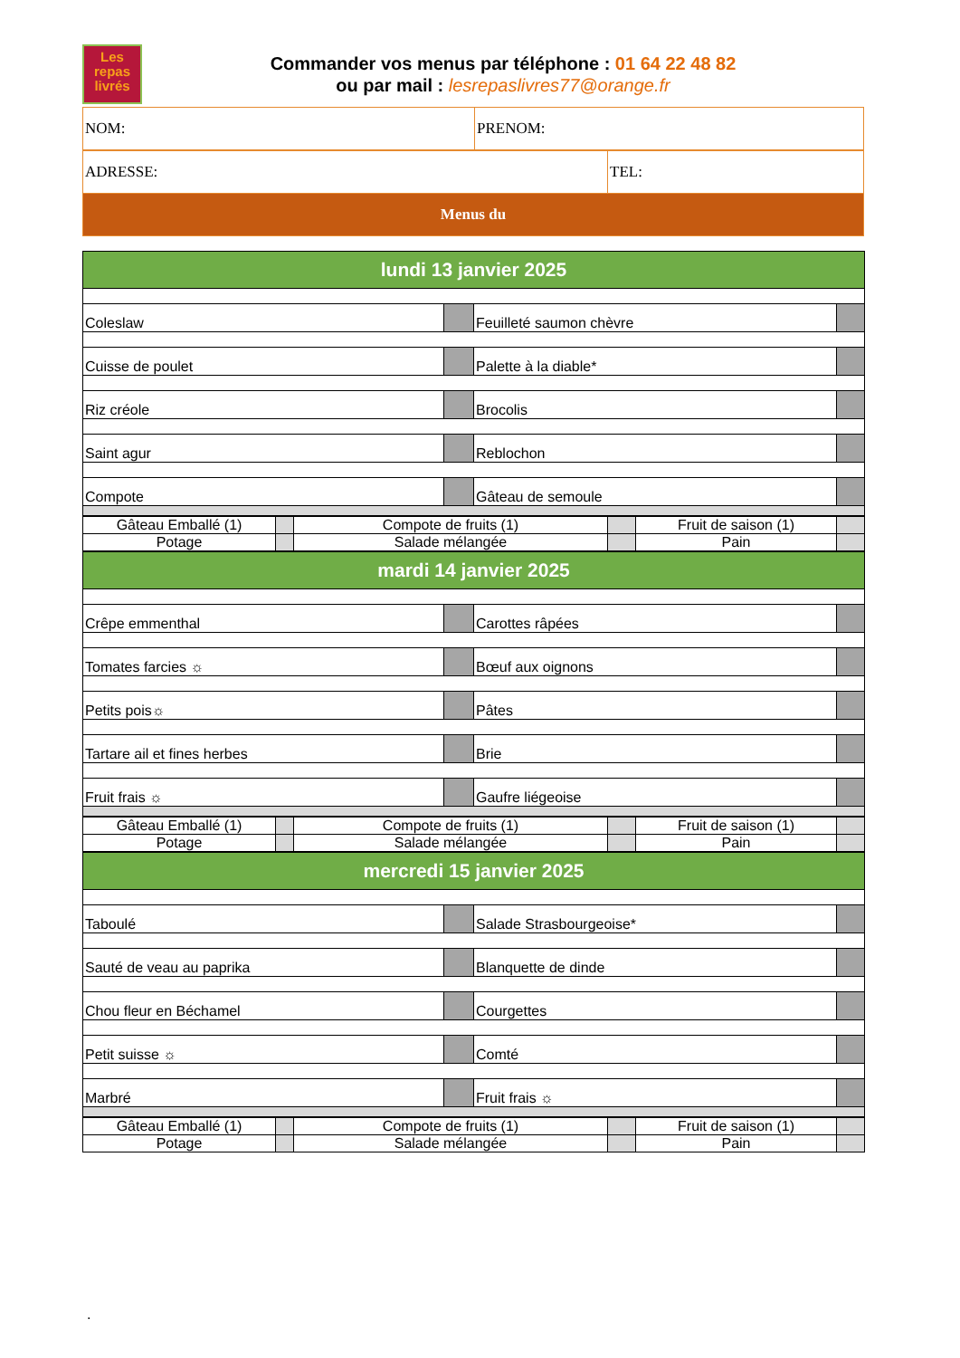Les
repas
livrés
Commander vos menus par téléphone : 01 64 22 48 82
ou par mail : lesrepaslivres77@orange.fr
| NOM: | PRENOM: |
| ADRESSE: | TEL: |
| Menus du | |
| lundi 13 janvier 2025 | | | |
| Coleslaw | | Feuilleté saumon chèvre | |
| Cuisse de poulet | | Palette à la diable* | |
| Riz créole | | Brocolis | |
| Saint agur | | Reblochon | |
| Compote | | Gâteau de semoule | |
| Gâteau Emballé (1) | | Compote de fruits (1) | | Fruit de saison (1) | |
| Potage | | Salade mélangée | | Pain | |
| mardi 14 janvier 2025 | | | |
| Crêpe emmenthal | | Carottes râpées | |
| Tomates farcies ☼ | | Bœuf aux oignons | |
| Petits pois☼ | | Pâtes | |
| Tartare ail et fines herbes | | Brie | |
| Fruit frais ☼ | | Gaufre liégeoise | |
| Gâteau Emballé (1) | | Compote de fruits (1) | | Fruit de saison (1) | |
| Potage | | Salade mélangée | | Pain | |
| mercredi 15 janvier 2025 | | | |
| Taboulé | | Salade Strasbourgeoise* | |
| Sauté de veau au paprika | | Blanquette de dinde | |
| Chou fleur en Béchamel | | Courgettes | |
| Petit suisse ☼ | | Comté | |
| Marbré | | Fruit frais ☼ | |
| Gâteau Emballé (1) | | Compote de fruits (1) | | Fruit de saison (1) | |
| Potage | | Salade mélangée | | Pain | |
.